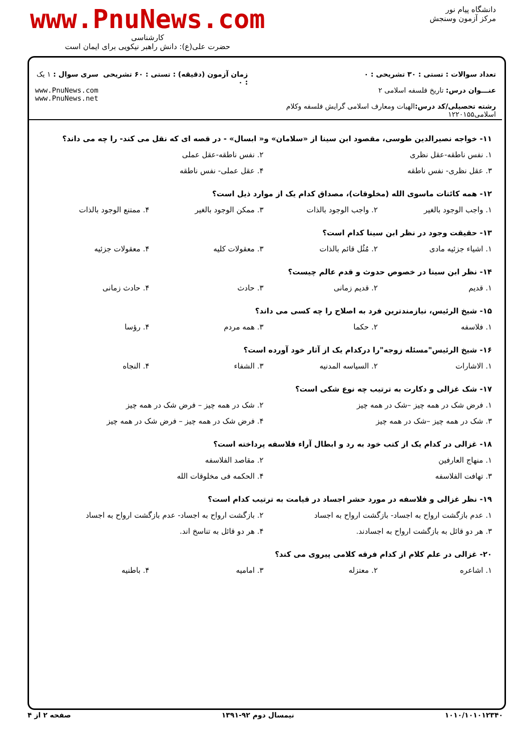دانشگاه پیام نور
مرکز آزمون وسنجش
www.PnuNews.com
کارشناسی
حضرت علی(ع): دانش راهبر نیکویی برای ایمان است
تعداد سوالات : تستی : ۳۰ تشریحی : ۰
عنـــوان درس: تاریخ فلسفه اسلامی ۲
رشته تحصیلی/کد درس: الهیات ومعارف اسلامی گرایش فلسفه وکلام اسلامی۱۲۲۰۱۵۵
زمان آزمون (دقیقه) : تستی : ۶۰ تشریحی : ۰
سری سوال : ۱ یک
www.PnuNews.com
www.PnuNews.net
۱۱- خواجه نصیرالدین طوسی، مقصود ابن سینا از «سلامان» و« ابسال» - در قصه ای که نقل می کند- را چه می داند؟
۱. نفس ناطقه-عقل نظری ۲. نفس ناطقه-عقل عملی
۳. عقل نظری- نفس ناطقه ۴. عقل عملی- نفس ناطقه
۱۲- همه کائنات ماسوی الله (مخلوقات)، مصداق کدام یک از موارد ذیل است؟
۱. واجب الوجود بالغیر ۲. واجب الوجود بالذات ۳. ممکن الوجود بالغیر ۴. ممتنع الوجود بالذات
۱۳- حقیقت وجود در نظر ابن سینا کدام است؟
۱. اشیاء جزئیه مادی ۲. مُثُل قائم بالذات ۳. معقولات کلیه ۴. معقولات جزئیه
۱۴- نظر ابن سینا در خصوص حدوث و قدم عالم چیست؟
۱. قدیم ۲. قدیم زمانی ۳. حادث ۴. حادث زمانی
۱۵- شیخ الرئیس، نیازمندترین فرد به اصلاح را چه کسی می داند؟
۱. فلاسفه ۲. حکما ۳. همه مردم ۴. رؤسا
۱۶- شیخ الرئیس"مسئله زوجه"را درکدام یک از آثار خود آورده است؟
۱. الاشارات ۲. السیاسه المدنیه ۳. الشفاء ۴. النجاه
۱۷- شک غزالی و دکارت به ترتیب چه نوع شکی است؟
۱. فرض شک در همه چیز –شک در همه چیز ۲. شک در همه چیز – فرض شک در همه چیز
۳. شک در همه چیز –شک در همه چیز ۴. فرض شک در همه چیز – فرض شک در همه چیز
۱۸- غزالی در کدام یک از کتب خود به رد و ابطال آراء فلاسفه پرداخته است؟
۱. منهاج العارفین ۲. مقاصد الفلاسفه
۳. تهافت الفلاسفه ۴. الحکمه فی مخلوقات الله
۱۹- نظر غزالی و فلاسفه در مورد حشر اجساد در قیامت به ترتیب کدام است؟
۱. عدم بازگشت ارواح به اجساد- بازگشت ارواح به اجساد ۲. بازگشت ارواح به اجساد- عدم بازگشت ارواح به اجساد
۳. هر دو قائل به بازگشت ارواح به اجسادند. ۴. هر دو قائل به تناسخ اند.
۲۰- غزالی در علم کلام از کدام فرقه کلامی پیروی می کند؟
۱. اشاعره ۲. معتزله ۳. امامیه ۴. باطنیه
۱۰۱۰/۱۰۱۰۱۲۳۴۰ نیمسال دوم ۹۲-۱۳۹۱ صفحه ۲ از ۴